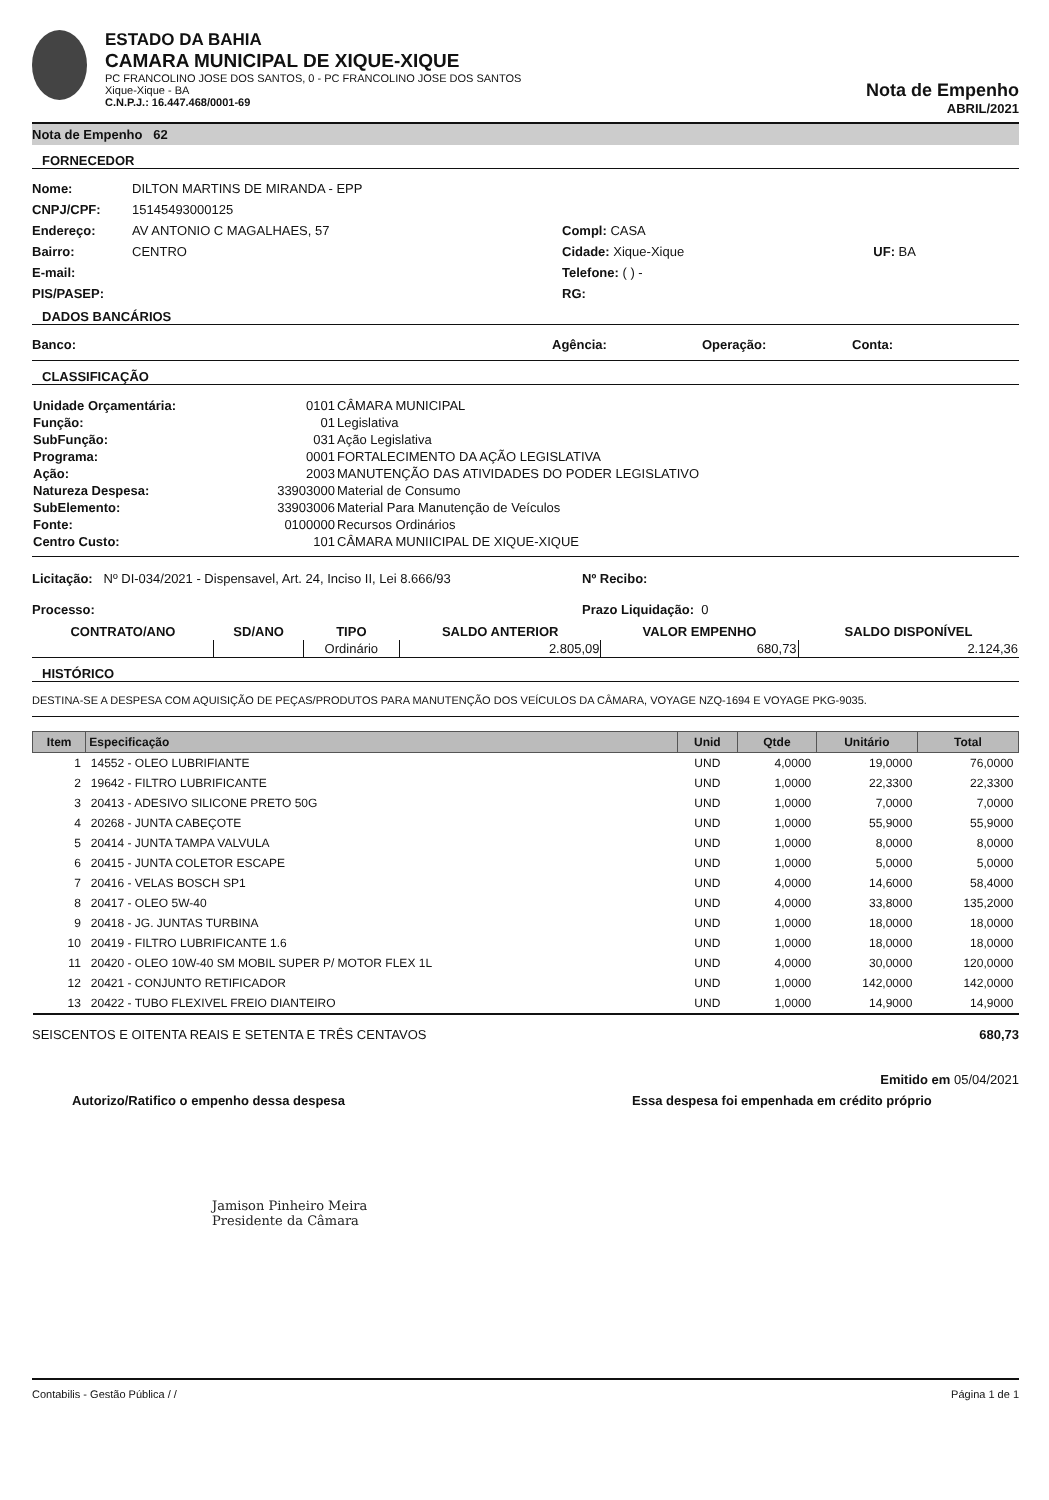ESTADO DA BAHIA
CAMARA MUNICIPAL DE XIQUE-XIQUE
PC FRANCOLINO JOSE DOS SANTOS, 0 - PC FRANCOLINO JOSE DOS SANTOS
Xique-Xique - BA
C.N.P.J.: 16.447.468/0001-69
Nota de Empenho
ABRIL/2021
Nota de Empenho 62
FORNECEDOR
Nome: DILTON MARTINS DE MIRANDA - EPP
CNPJ/CPF: 15145493000125
Endereço: AV ANTONIO C MAGALHAES, 57 Compl: CASA
Bairro: CENTRO Cidade: Xique-Xique UF: BA
E-mail: Telefone: ( ) -
PIS/PASEP: RG:
DADOS BANCÁRIOS
Banco: Agência: Operação: Conta:
CLASSIFICAÇÃO
| Unidade Orçamentária: | 0101 | CÂMARA MUNICIPAL |
| Função: | 01 | Legislativa |
| SubFunção: | 031 | Ação Legislativa |
| Programa: | 0001 | FORTALECIMENTO DA AÇÃO LEGISLATIVA |
| Ação: | 2003 | MANUTENÇÃO DAS ATIVIDADES DO PODER LEGISLATIVO |
| Natureza Despesa: | 33903000 | Material de Consumo |
| SubElemento: | 33903006 | Material Para Manutenção de Veículos |
| Fonte: | 0100000 | Recursos Ordinários |
| Centro Custo: | 101 | CÂMARA MUNIICIPAL DE XIQUE-XIQUE |
Licitação: Nº DI-034/2021 - Dispensavel, Art. 24, Inciso II, Lei 8.666/93 Nº Recibo:
Processo: Prazo Liquidação: 0
| CONTRATO/ANO | SD/ANO | TIPO | SALDO ANTERIOR | VALOR EMPENHO | SALDO DISPONÍVEL |
| --- | --- | --- | --- | --- | --- |
| | | Ordinário | 2.805,09 | 680,73 | 2.124,36 |
HISTÓRICO
DESTINA-SE A DESPESA COM AQUISIÇÃO DE PEÇAS/PRODUTOS PARA MANUTENÇÃO DOS VEÍCULOS DA CÂMARA, VOYAGE NZQ-1694 E VOYAGE PKG-9035.
| Item | Especificação | Unid | Qtde | Unitário | Total |
| --- | --- | --- | --- | --- | --- |
| 1 | 14552 - OLEO LUBRIFIANTE | UND | 4,0000 | 19,0000 | 76,0000 |
| 2 | 19642 - FILTRO LUBRIFICANTE | UND | 1,0000 | 22,3300 | 22,3300 |
| 3 | 20413 - ADESIVO SILICONE PRETO 50G | UND | 1,0000 | 7,0000 | 7,0000 |
| 4 | 20268 - JUNTA CABEÇOTE | UND | 1,0000 | 55,9000 | 55,9000 |
| 5 | 20414 - JUNTA TAMPA VALVULA | UND | 1,0000 | 8,0000 | 8,0000 |
| 6 | 20415 - JUNTA COLETOR ESCAPE | UND | 1,0000 | 5,0000 | 5,0000 |
| 7 | 20416 - VELAS BOSCH SP1 | UND | 4,0000 | 14,6000 | 58,4000 |
| 8 | 20417 - OLEO 5W-40 | UND | 4,0000 | 33,8000 | 135,2000 |
| 9 | 20418 - JG. JUNTAS TURBINA | UND | 1,0000 | 18,0000 | 18,0000 |
| 10 | 20419 - FILTRO LUBRIFICANTE 1.6 | UND | 1,0000 | 18,0000 | 18,0000 |
| 11 | 20420 - OLEO 10W-40 SM MOBIL SUPER P/ MOTOR FLEX 1L | UND | 4,0000 | 30,0000 | 120,0000 |
| 12 | 20421 - CONJUNTO RETIFICADOR | UND | 1,0000 | 142,0000 | 142,0000 |
| 13 | 20422 - TUBO FLEXIVEL FREIO DIANTEIRO | UND | 1,0000 | 14,9000 | 14,9000 |
SEISCENTOS E OITENTA REAIS E SETENTA E TRÊS CENTAVOS 680,73
Emitido em 05/04/2021
Autorizo/Ratifico o empenho dessa despesa Essa despesa foi empenhada em crédito próprio
Jamison Pinheiro Meira
Presidente da Câmara
Contabilis - Gestão Pública / / Página 1 de 1